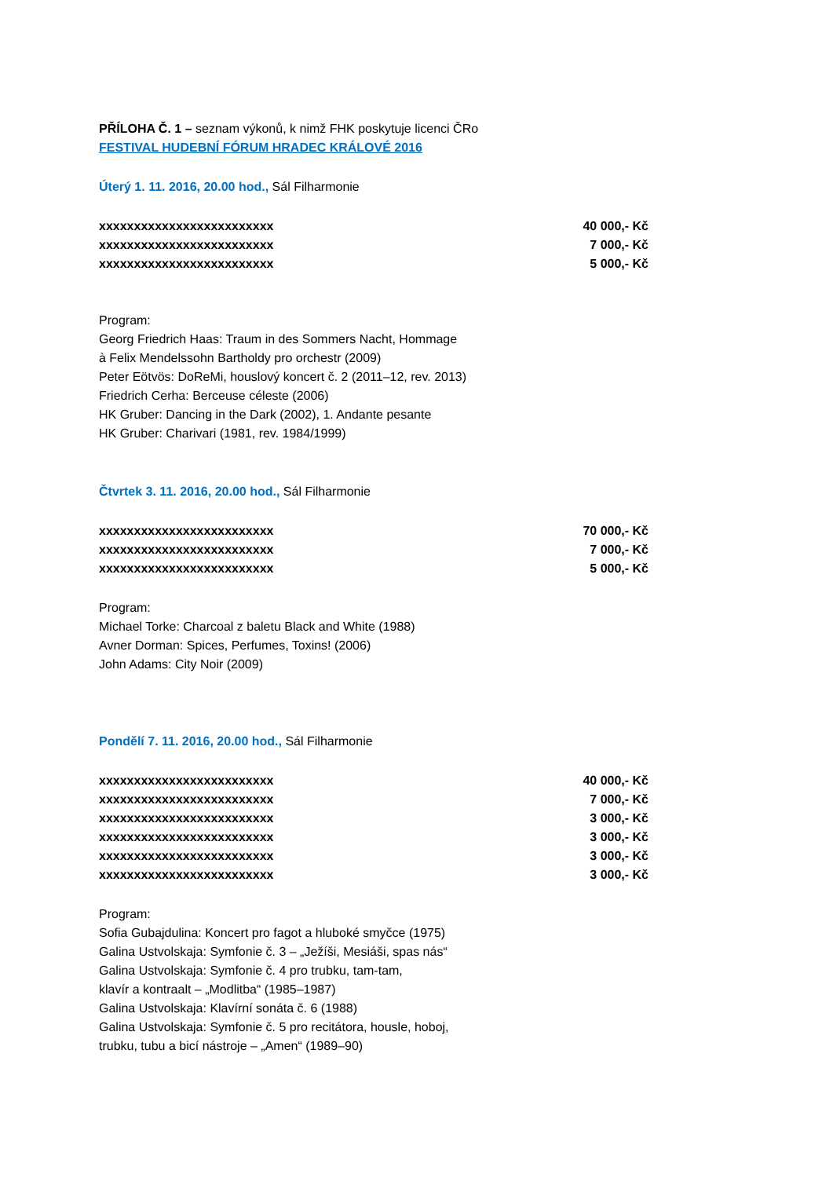PŘÍLOHA Č. 1 – seznam výkonů, k nimž FHK poskytuje licenci ČRo
FESTIVAL HUDEBNÍ FÓRUM HRADEC KRÁLOVÉ 2016
Úterý 1. 11. 2016, 20.00 hod., Sál Filharmonie
| xxxxxxxxxxxxxxxxxxxxxxxxx | 40 000,- Kč |
| xxxxxxxxxxxxxxxxxxxxxxxxx | 7 000,- Kč |
| xxxxxxxxxxxxxxxxxxxxxxxxx | 5 000,- Kč |
Program:
Georg Friedrich Haas: Traum in des Sommers Nacht, Hommage
à Felix Mendelssohn Bartholdy pro orchestr (2009)
Peter Eötvös: DoReMi, houslový koncert č. 2 (2011–12, rev. 2013)
Friedrich Cerha: Berceuse céleste (2006)
HK Gruber: Dancing in the Dark (2002), 1. Andante pesante
HK Gruber: Charivari (1981, rev. 1984/1999)
Čtvrtek 3. 11. 2016, 20.00 hod., Sál Filharmonie
| xxxxxxxxxxxxxxxxxxxxxxxxx | 70 000,- Kč |
| xxxxxxxxxxxxxxxxxxxxxxxxx | 7 000,- Kč |
| xxxxxxxxxxxxxxxxxxxxxxxxx | 5 000,- Kč |
Program:
Michael Torke: Charcoal z baletu Black and White (1988)
Avner Dorman: Spices, Perfumes, Toxins! (2006)
John Adams: City Noir (2009)
Pondělí 7. 11. 2016, 20.00 hod., Sál Filharmonie
| xxxxxxxxxxxxxxxxxxxxxxxxx | 40 000,- Kč |
| xxxxxxxxxxxxxxxxxxxxxxxxx | 7 000,- Kč |
| xxxxxxxxxxxxxxxxxxxxxxxxx | 3 000,- Kč |
| xxxxxxxxxxxxxxxxxxxxxxxxx | 3 000,- Kč |
| xxxxxxxxxxxxxxxxxxxxxxxxx | 3 000,- Kč |
| xxxxxxxxxxxxxxxxxxxxxxxxx | 3 000,- Kč |
Program:
Sofia Gubajdulina: Koncert pro fagot a hluboké smyčce (1975)
Galina Ustvolskaja: Symfonie č. 3 – „Ježíši, Mesiáši, spas nás“
Galina Ustvolskaja: Symfonie č. 4 pro trubku, tam-tam,
klavír a kontraalt – „Modlitba“ (1985–1987)
Galina Ustvolskaja: Klavírní sonáta č. 6 (1988)
Galina Ustvolskaja: Symfonie č. 5 pro recitátora, housle, hoboj,
trubku, tubu a bicí nástroje – „Amen“ (1989–90)